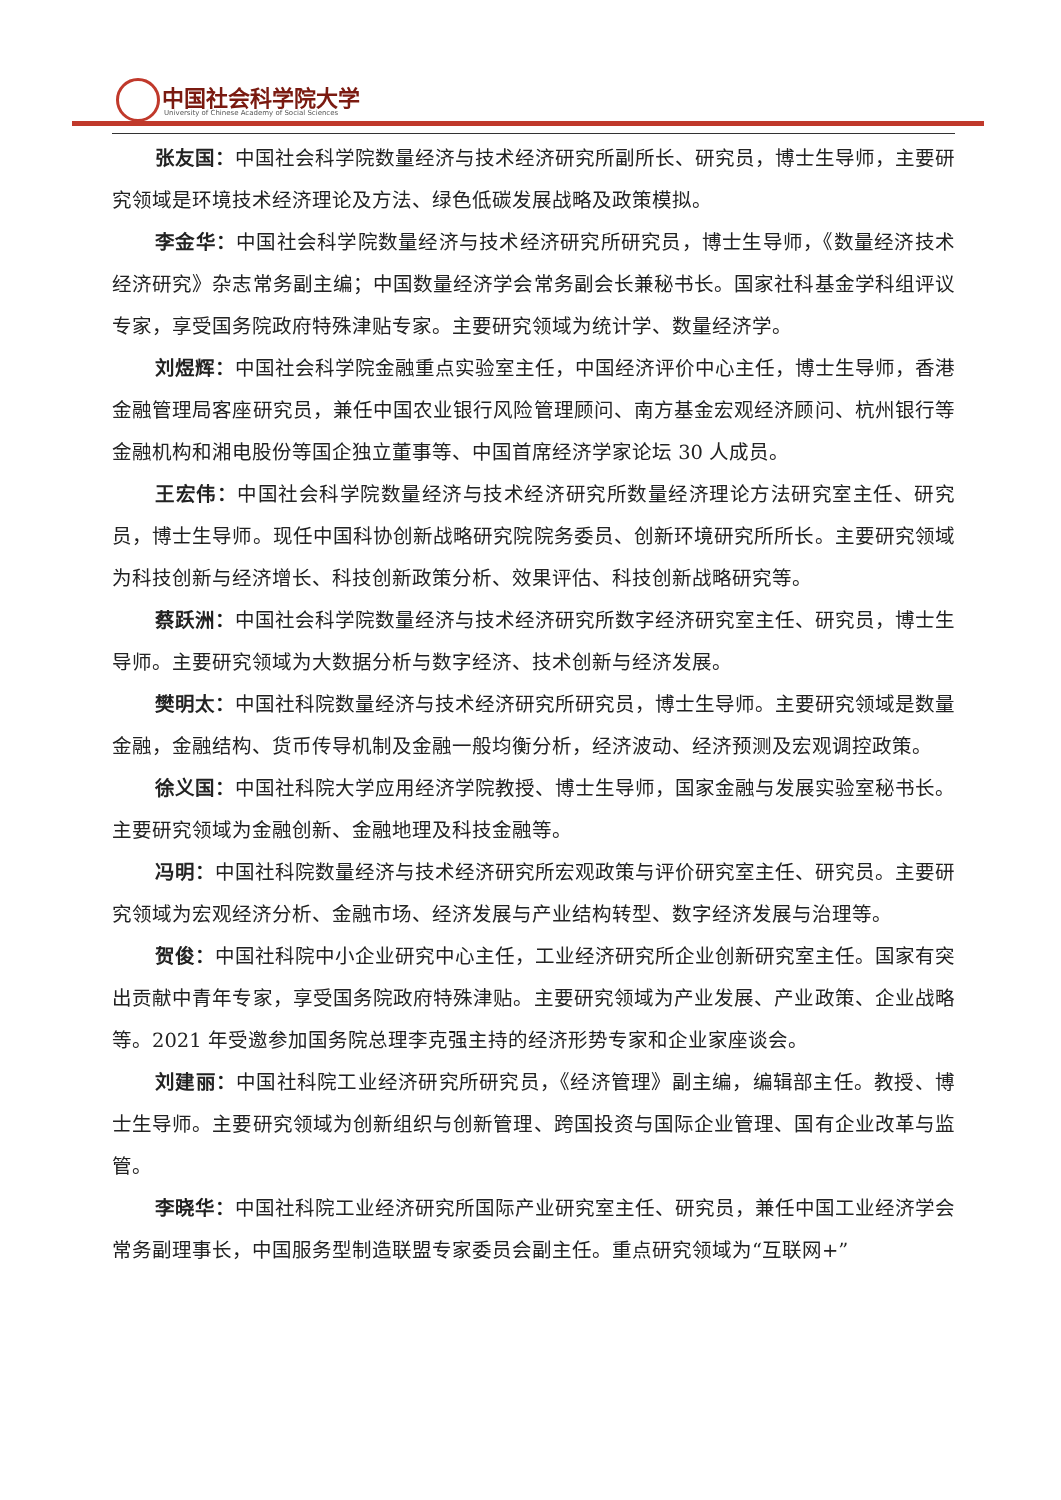中国社会科学院大学
University of Chinese Academy of Social Sciences
张友国：中国社会科学院数量经济与技术经济研究所副所长、研究员，博士生导师，主要研究领域是环境技术经济理论及方法、绿色低碳发展战略及政策模拟。
李金华：中国社会科学院数量经济与技术经济研究所研究员，博士生导师，《数量经济技术经济研究》杂志常务副主编；中国数量经济学会常务副会长兼秘书长。国家社科基金学科组评议专家，享受国务院政府特殊津贴专家。主要研究领域为统计学、数量经济学。
刘煜辉：中国社会科学院金融重点实验室主任，中国经济评价中心主任，博士生导师，香港金融管理局客座研究员，兼任中国农业银行风险管理顾问、南方基金宏观经济顾问、杭州银行等金融机构和湘电股份等国企独立董事等、中国首席经济学家论坛 30 人成员。
王宏伟：中国社会科学院数量经济与技术经济研究所数量经济理论方法研究室主任、研究员，博士生导师。现任中国科协创新战略研究院院务委员、创新环境研究所所长。主要研究领域为科技创新与经济增长、科技创新政策分析、效果评估、科技创新战略研究等。
蔡跃洲：中国社会科学院数量经济与技术经济研究所数字经济研究室主任、研究员，博士生导师。主要研究领域为大数据分析与数字经济、技术创新与经济发展。
樊明太：中国社科院数量经济与技术经济研究所研究员，博士生导师。主要研究领域是数量金融，金融结构、货币传导机制及金融一般均衡分析，经济波动、经济预测及宏观调控政策。
徐义国：中国社科院大学应用经济学院教授、博士生导师，国家金融与发展实验室秘书长。主要研究领域为金融创新、金融地理及科技金融等。
冯明：中国社科院数量经济与技术经济研究所宏观政策与评价研究室主任、研究员。主要研究领域为宏观经济分析、金融市场、经济发展与产业结构转型、数字经济发展与治理等。
贺俊：中国社科院中小企业研究中心主任，工业经济研究所企业创新研究室主任。国家有突出贡献中青年专家，享受国务院政府特殊津贴。主要研究领域为产业发展、产业政策、企业战略等。2021 年受邀参加国务院总理李克强主持的经济形势专家和企业家座谈会。
刘建丽：中国社科院工业经济研究所研究员，《经济管理》副主编，编辑部主任。教授、博士生导师。主要研究领域为创新组织与创新管理、跨国投资与国际企业管理、国有企业改革与监管。
李晓华：中国社科院工业经济研究所国际产业研究室主任、研究员，兼任中国工业经济学会常务副理事长，中国服务型制造联盟专家委员会副主任。重点研究领域为“互联网+”